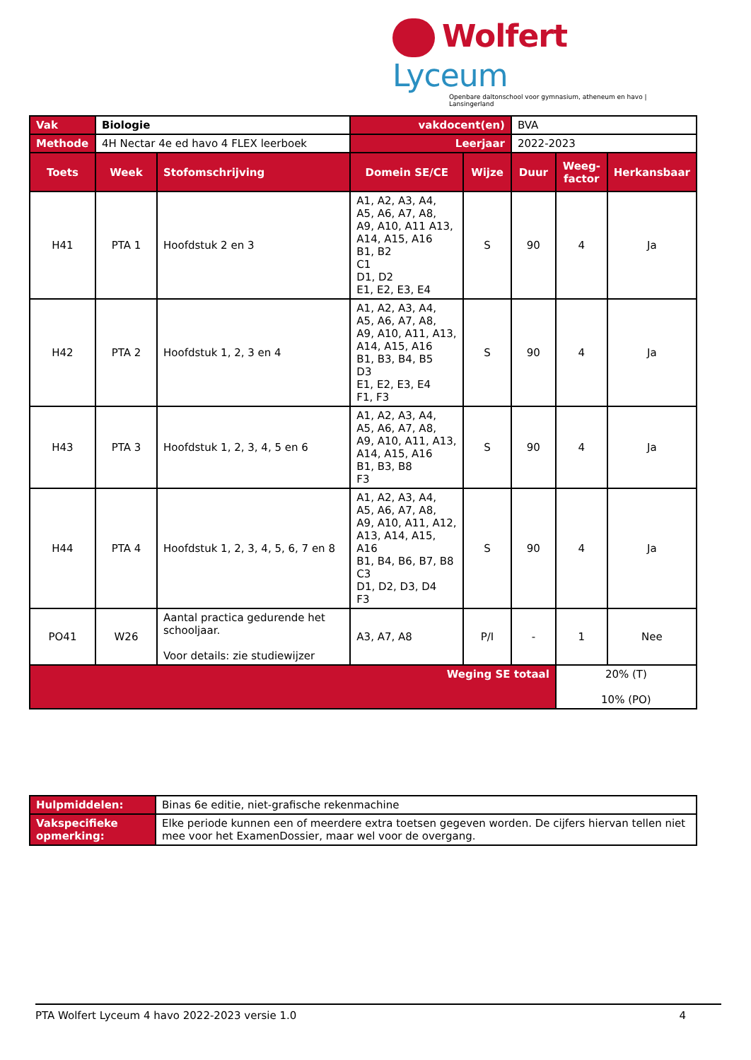Wolfert Lyceum
Openbare daltonschool voor gymnasium, atheneum en havo | Lansingerland
| Vak | Biologie | | vakdocent(en) | | BVA | | |
| Methode | 4H Nectar 4e ed havo 4 FLEX leerboek | | Leerjaar | | 2022-2023 | | |
| Toets | Week | Stofomschrijving | Domein SE/CE | Wijze | Duur | Weeg- factor | Herkansbaar |
| H41 | PTA 1 | Hoofdstuk 2 en 3 | A1, A2, A3, A4, A5, A6, A7, A8, A9, A10, A11 A13, A14, A15, A16 B1, B2 C1 D1, D2 E1, E2, E3, E4 | S | 90 | 4 | Ja |
| H42 | PTA 2 | Hoofdstuk 1, 2, 3 en 4 | A1, A2, A3, A4, A5, A6, A7, A8, A9, A10, A11, A13, A14, A15, A16 B1, B3, B4, B5 D3 E1, E2, E3, E4 F1, F3 | S | 90 | 4 | Ja |
| H43 | PTA 3 | Hoofdstuk 1, 2, 3, 4, 5 en 6 | A1, A2, A3, A4, A5, A6, A7, A8, A9, A10, A11, A13, A14, A15, A16 B1, B3, B8 F3 | S | 90 | 4 | Ja |
| H44 | PTA 4 | Hoofdstuk 1, 2, 3, 4, 5, 6, 7 en 8 | A1, A2, A3, A4, A5, A6, A7, A8, A9, A10, A11, A12, A13, A14, A15, A16 B1, B4, B6, B7, B8 C3 D1, D2, D3, D4 F3 | S | 90 | 4 | Ja |
| PO41 | W26 | Aantal practica gedurende het schooljaar. Voor details: zie studiewijzer | A3, A7, A8 | P/I | - | 1 | Nee |
| Weging SE totaal | | | | | | 20% (T) 10% (PO) | |
| Hulpmiddelen: | Binas 6e editie, niet-grafische rekenmachine |
| Vakspecifieke opmerking: | Elke periode kunnen een of meerdere extra toetsen gegeven worden. De cijfers hiervan tellen niet mee voor het ExamenDossier, maar wel voor de overgang. |
PTA Wolfert Lyceum 4 havo 2022-2023 versie 1.0 4